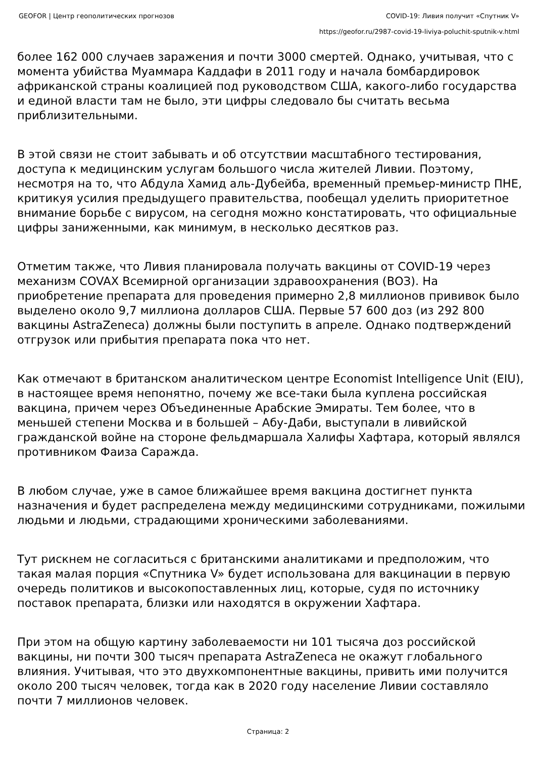GEOFOR | Центр геополитических прогнозов COVID-19: Ливия получит «Спутник V»
https://geofor.ru/2987-covid-19-liviya-poluchit-sputnik-v.html
более 162 000 случаев заражения и почти 3000 смертей. Однако, учитывая, что с момента убийства Муаммара Каддафи в 2011 году и начала бомбардировок африканской страны коалицией под руководством США, какого-либо государства и единой власти там не было, эти цифры следовало бы считать весьма приблизительными.
В этой связи не стоит забывать и об отсутствии масштабного тестирования, доступа к медицинским услугам большого числа жителей Ливии. Поэтому, несмотря на то, что Абдула Хамид аль-Дубейба, временный премьер-министр ПНЕ, критикуя усилия предыдущего правительства, пообещал уделить приоритетное внимание борьбе с вирусом, на сегодня можно констатировать, что официальные цифры заниженными, как минимум, в несколько десятков раз.
Отметим также, что Ливия планировала получать вакцины от COVID-19 через механизм COVAX Всемирной организации здравоохранения (ВОЗ). На приобретение препарата для проведения примерно 2,8 миллионов прививок было выделено около 9,7 миллиона долларов США. Первые 57 600 доз (из 292 800 вакцины AstraZeneca) должны были поступить в апреле. Однако подтверждений отгрузок или прибытия препарата пока что нет.
Как отмечают в британском аналитическом центре Economist Intelligence Unit (EIU), в настоящее время непонятно, почему же все-таки была куплена российская вакцина, причем через Объединенные Арабские Эмираты. Тем более, что в меньшей степени Москва и в большей – Абу-Даби, выступали в ливийской гражданской войне на стороне фельдмаршала Халифы Хафтара, который являлся противником Фаиза Сараждa.
В любом случае, уже в самое ближайшее время вакцина достигнет пункта назначения и будет распределена между медицинскими сотрудниками, пожилыми людьми и людьми, страдающими хроническими заболеваниями.
Тут рискнем не согласиться с британскими аналитиками и предположим, что такая малая порция «Спутника V» будет использована для вакцинации в первую очередь политиков и высокопоставленных лиц, которые, судя по источнику поставок препарата, близки или находятся в окружении Хафтара.
При этом на общую картину заболеваемости ни 101 тысяча доз российской вакцины, ни почти 300 тысяч препарата AstraZeneca не окажут глобального влияния. Учитывая, что это двухкомпонентные вакцины, привить ими получится около 200 тысяч человек, тогда как в 2020 году население Ливии составляло почти 7 миллионов человек.
Страница: 2